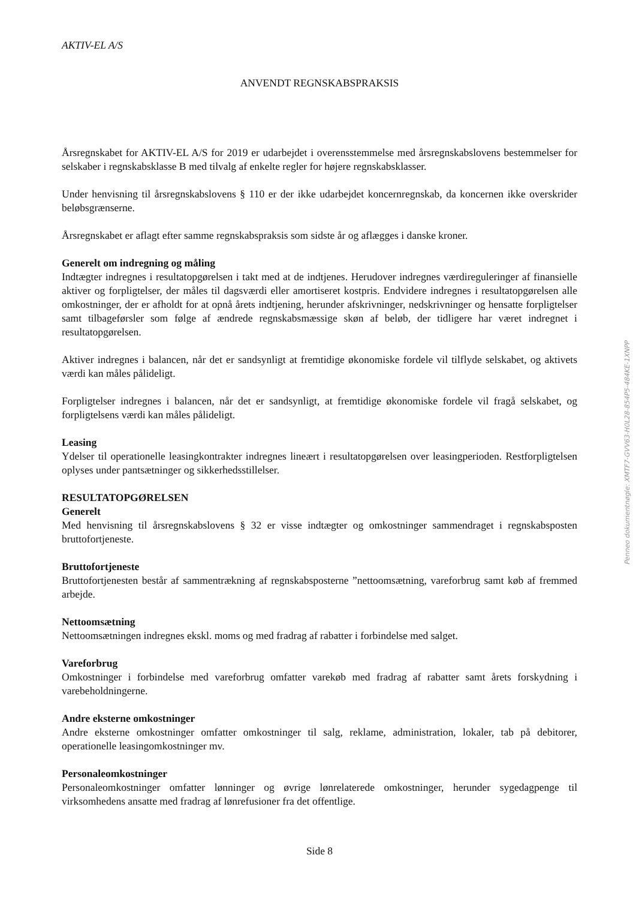AKTIV-EL A/S
ANVENDT REGNSKABSPRAKSIS
Årsregnskabet for AKTIV-EL A/S for 2019 er udarbejdet i overensstemmelse med årsregnskabslovens bestemmelser for selskaber i regnskabsklasse B med tilvalg af enkelte regler for højere regnskabsklasser.
Under henvisning til årsregnskabslovens § 110 er der ikke udarbejdet koncernregnskab, da koncernen ikke overskrider beløbsgrænserne.
Årsregnskabet er aflagt efter samme regnskabspraksis som sidste år og aflægges i danske kroner.
Generelt om indregning og måling
Indtægter indregnes i resultatopgørelsen i takt med at de indtjenes. Herudover indregnes værdireguleringer af finansielle aktiver og forpligtelser, der måles til dagsværdi eller amortiseret kostpris. Endvidere indregnes i resultatopgørelsen alle omkostninger, der er afholdt for at opnå årets indtjening, herunder afskrivninger, nedskrivninger og hensatte forpligtelser samt tilbageførsler som følge af ændrede regnskabsmæssige skøn af beløb, der tidligere har været indregnet i resultatopgørelsen.
Aktiver indregnes i balancen, når det er sandsynligt at fremtidige økonomiske fordele vil tilflyde selskabet, og aktivets værdi kan måles pålideligt.
Forpligtelser indregnes i balancen, når det er sandsynligt, at fremtidige økonomiske fordele vil fragå selskabet, og forpligtelsens værdi kan måles pålideligt.
Leasing
Ydelser til operationelle leasingkontrakter indregnes lineært i resultatopgørelsen over leasingperioden. Restforpligtelsen oplyses under pantsætninger og sikkerhedsstillelser.
RESULTATOPGØRELSEN
Generelt
Med henvisning til årsregnskabslovens § 32 er visse indtægter og omkostninger sammendraget i regnskabsposten bruttofortjeneste.
Bruttofortjeneste
Bruttofortjenesten består af sammentrækning af regnskabsposterne ”nettoomsætning, vareforbrug samt køb af fremmed arbejde.
Nettoomsætning
Nettoomsætningen indregnes ekskl. moms og med fradrag af rabatter i forbindelse med salget.
Vareforbrug
Omkostninger i forbindelse med vareforbrug omfatter varekøb med fradrag af rabatter samt årets forskydning i varebeholdningerne.
Andre eksterne omkostninger
Andre eksterne omkostninger omfatter omkostninger til salg, reklame, administration, lokaler, tab på debitorer, operationelle leasingomkostninger mv.
Personaleomkostninger
Personaleomkostninger omfatter lønninger og øvrige lønrelaterede omkostninger, herunder sygedagpenge til virksomhedens ansatte med fradrag af lønrefusioner fra det offentlige.
Side 8
Penneo dokumentnøgle: XMTF7-GVV63-H0L28-854P5-484KE-1XNPP